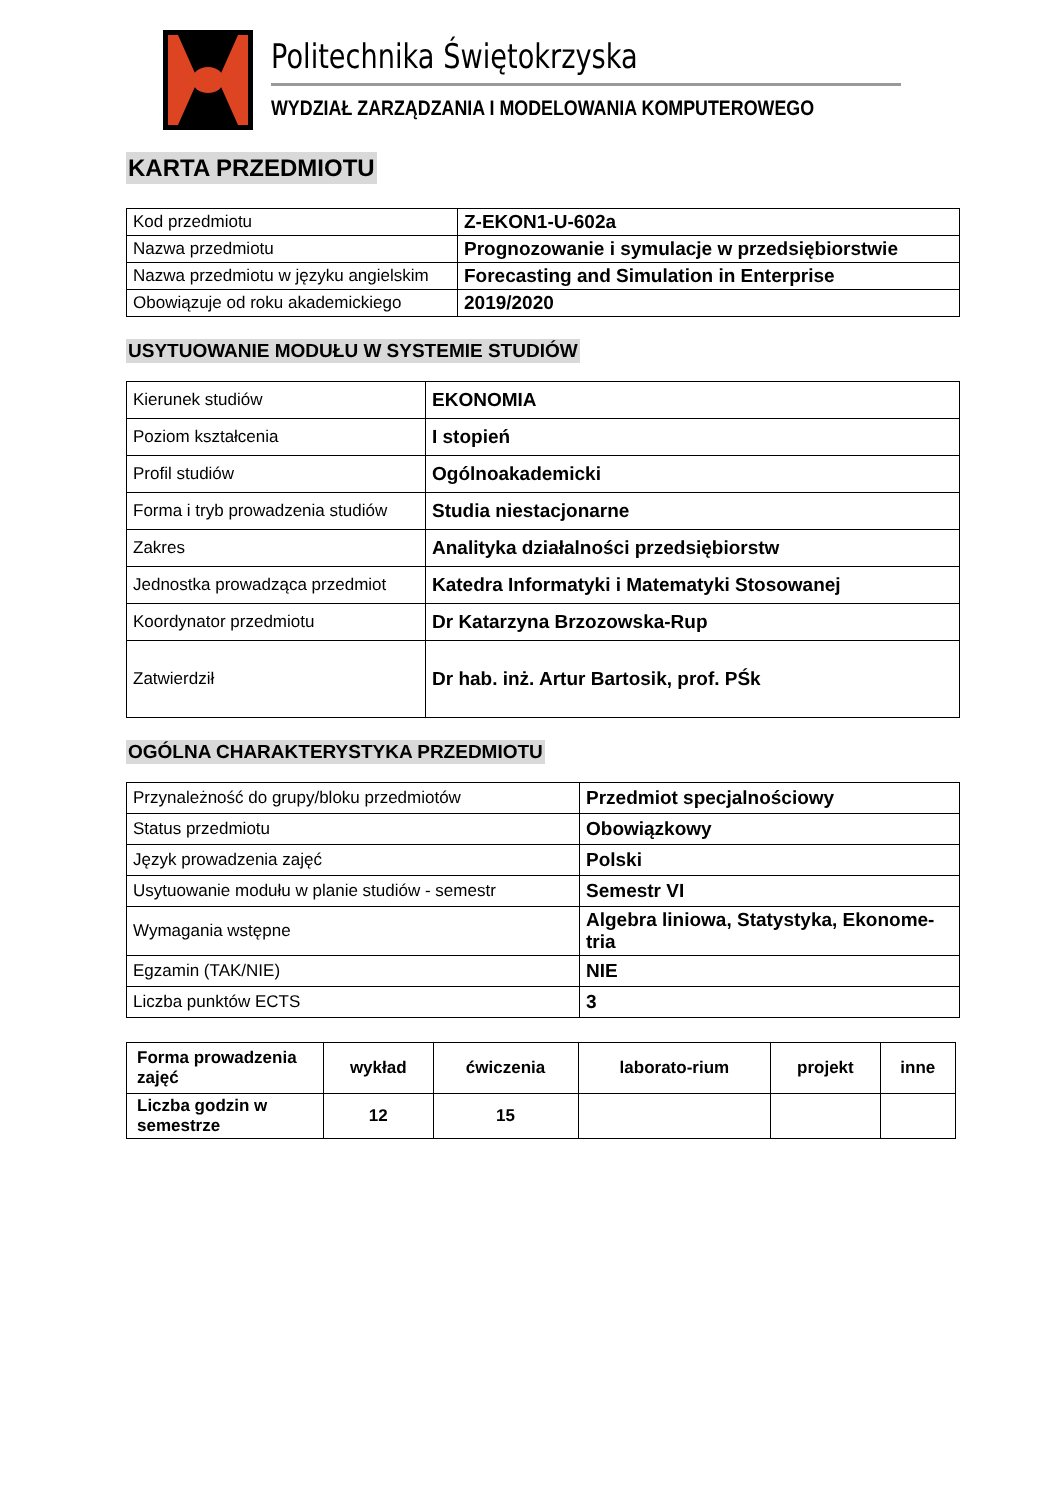Politechnika Świętokrzyska
WYDZIAŁ ZARZĄDZANIA I MODELOWANIA KOMPUTEROWEGO
KARTA PRZEDMIOTU
| Kod przedmiotu | Z-EKON1-U-602a |
| Nazwa przedmiotu | Prognozowanie i symulacje w przedsiębiorstwie |
| Nazwa przedmiotu w języku angielskim | Forecasting and Simulation in Enterprise |
| Obowiązuje od roku akademickiego | 2019/2020 |
USYTUOWANIE MODUŁU W SYSTEMIE STUDIÓW
| Kierunek studiów | EKONOMIA |
| Poziom kształcenia | I stopień |
| Profil studiów | Ogólnoakademicki |
| Forma i tryb prowadzenia studiów | Studia niestacjonarne |
| Zakres | Analityka działalności przedsiębiorstw |
| Jednostka prowadząca przedmiot | Katedra Informatyki i Matematyki Stosowanej |
| Koordynator przedmiotu | Dr Katarzyna Brzozowska-Rup |
| Zatwierdził | Dr hab. inż. Artur Bartosik, prof. PŚk |
OGÓLNA CHARAKTERYSTYKA PRZEDMIOTU
| Przynależność do grupy/bloku przedmiotów | Przedmiot specjalnościowy |
| Status przedmiotu | Obowiązkowy |
| Język prowadzenia zajęć | Polski |
| Usytuowanie modułu w planie studiów - semestr | Semestr VI |
| Wymagania wstępne | Algebra liniowa, Statystyka, Ekonome-tria |
| Egzamin (TAK/NIE) | NIE |
| Liczba punktów ECTS | 3 |
| Forma prowadzenia zajęć | wykład | ćwiczenia | laborato-rium | projekt | inne |
| Liczba godzin w semestrze | 12 | 15 | | | |